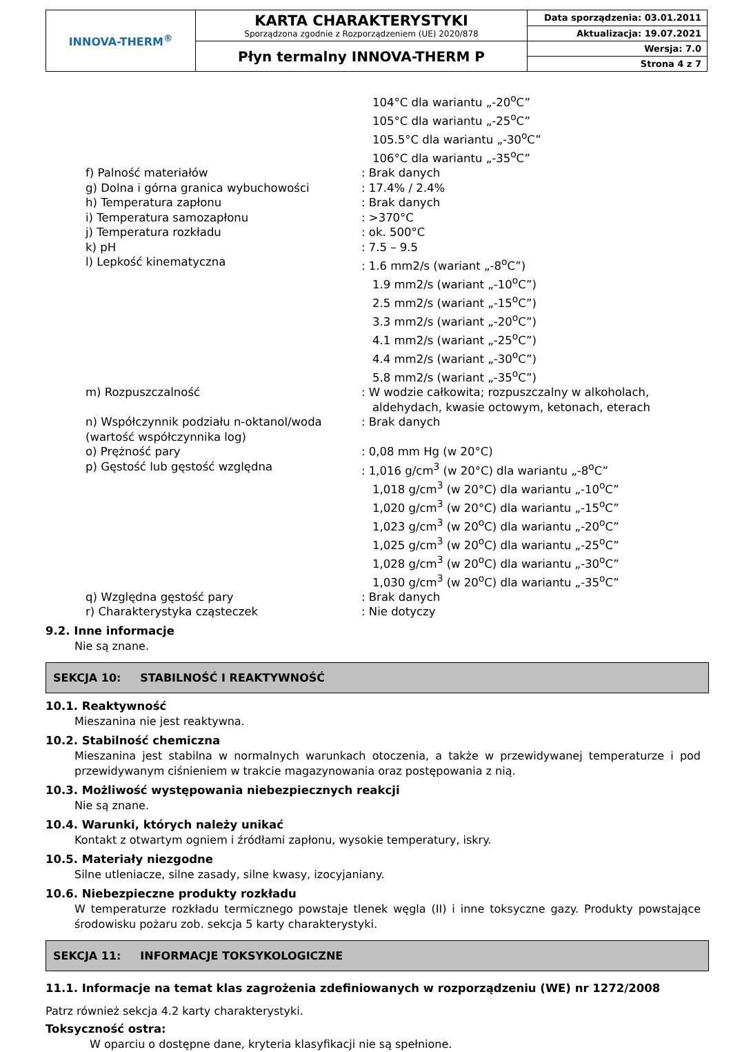| INNOVA-THERM<sup>®</sup> | KARTA CHARAKTERYSTYKI Sporządzona zgodnie z Rozporządzeniem (UE) 2020/878 | Data sporządzenia: 03.01.2011 |
| | | Aktualizacja: 19.07.2021 |
| | Płyn termalny INNOVA-THERM P | Wersja: 7.0 |
| | | Strona 4 z 7 |
| | 104°C dla wariantu „-20<sup>o</sup>C” 105°C dla wariantu „-25<sup>o</sup>C” 105.5°C dla wariantu „-30<sup>o</sup>C” 106°C dla wariantu „-35<sup>o</sup>C” |
| f) Palność materiałów | : Brak danych |
| g) Dolna i górna granica wybuchowości | : 17.4% / 2.4% |
| h) Temperatura zapłonu | : Brak danych |
| i) Temperatura samozapłonu | : >370°C |
| j) Temperatura rozkładu | : ok. 500°C |
| k) pH | : 7.5 – 9.5 |
| l) Lepkość kinematyczna | : 1.6 mm2/s (wariant „-8<sup>o</sup>C”) 1.9 mm2/s (wariant „-10<sup>o</sup>C”) 2.5 mm2/s (wariant „-15<sup>o</sup>C”) 3.3 mm2/s (wariant „-20<sup>o</sup>C”) 4.1 mm2/s (wariant „-25<sup>o</sup>C”) 4.4 mm2/s (wariant „-30<sup>o</sup>C”) 5.8 mm2/s (wariant „-35<sup>o</sup>C”) |
| m) Rozpuszczalność | : W wodzie całkowita; rozpuszczalny w alkoholach, aldehydach, kwasie octowym, ketonach, eterach |
| n) Współczynnik podziału n-oktanol/woda (wartość współczynnika log) | : Brak danych |
| o) Prężność pary | : 0,08 mm Hg (w 20°C) |
| p) Gęstość lub gęstość względna | : 1,016 g/cm<sup>3</sup> (w 20°C) dla wariantu „-8<sup>o</sup>C” 1,018 g/cm<sup>3</sup> (w 20°C) dla wariantu „-10<sup>o</sup>C” 1,020 g/cm<sup>3</sup> (w 20°C) dla wariantu „-15<sup>o</sup>C” 1,023 g/cm<sup>3</sup> (w 20<sup>o</sup>C) dla wariantu „-20<sup>o</sup>C” 1,025 g/cm<sup>3</sup> (w 20<sup>o</sup>C) dla wariantu „-25<sup>o</sup>C” 1,028 g/cm<sup>3</sup> (w 20<sup>o</sup>C) dla wariantu „-30<sup>o</sup>C” 1,030 g/cm<sup>3</sup> (w 20<sup>o</sup>C) dla wariantu „-35<sup>o</sup>C” |
| q) Względna gęstość pary | : Brak danych |
| r) Charakterystyka cząsteczek | : Nie dotyczy |
9.2. Inne informacje
Nie są znane.
SEKCJA 10: STABILNOŚĆ I REAKTYWNOŚĆ
10.1. Reaktywność
Mieszanina nie jest reaktywna.
10.2. Stabilność chemiczna
Mieszanina jest stabilna w normalnych warunkach otoczenia, a także w przewidywanej temperaturze i pod przewidywanym ciśnieniem w trakcie magazynowania oraz postępowania z nią.
10.3. Możliwość występowania niebezpiecznych reakcji
Nie są znane.
10.4. Warunki, których należy unikać
Kontakt z otwartym ogniem i źródłami zapłonu, wysokie temperatury, iskry.
10.5. Materiały niezgodne
Silne utleniacze, silne zasady, silne kwasy, izocyjaniany.
10.6. Niebezpieczne produkty rozkładu
W temperaturze rozkładu termicznego powstaje tlenek węgla (II) i inne toksyczne gazy. Produkty powstające środowisku pożaru zob. sekcja 5 karty charakterystyki.
SEKCJA 11: INFORMACJE TOKSYKOLOGICZNE
11.1. Informacje na temat klas zagrożenia zdefiniowanych w rozporządzeniu (WE) nr 1272/2008
Patrz również sekcja 4.2 karty charakterystyki.
Toksyczność ostra:
W oparciu o dostępne dane, kryteria klasyfikacji nie są spełnione.